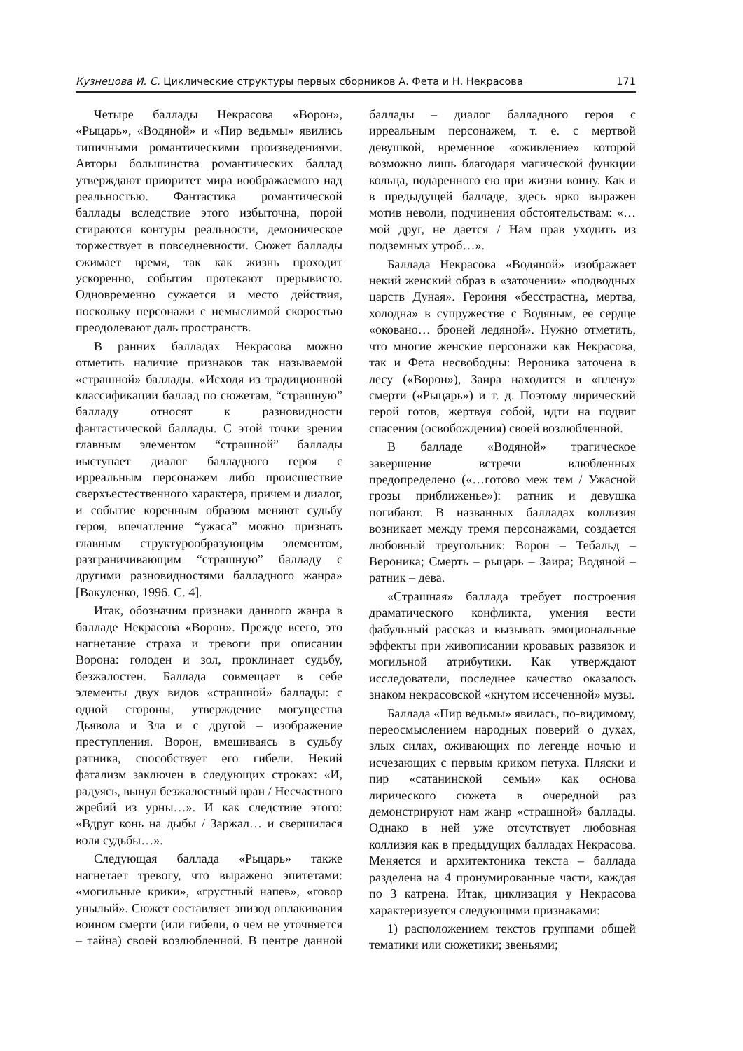Кузнецова И. С. Циклические структуры первых сборников А. Фета и Н. Некрасова 171
Четыре баллады Некрасова «Ворон», «Рыцарь», «Водяной» и «Пир ведьмы» явились типичными романтическими произведениями. Авторы большинства романтических баллад утверждают приоритет мира воображаемого над реальностью. Фантастика романтической баллады вследствие этого избыточна, порой стираются контуры реальности, демоническое торжествует в повседневности. Сюжет баллады сжимает время, так как жизнь проходит ускоренно, события протекают прерывисто. Одновременно сужается и место действия, поскольку персонажи с немыслимой скоростью преодолевают даль пространств.
В ранних балладах Некрасова можно отметить наличие признаков так называемой «страшной» баллады. «Исходя из традиционной классификации баллад по сюжетам, “страшную” балладу относят к разновидности фантастической баллады. С этой точки зрения главным элементом “страшной” баллады выступает диалог балладного героя с ирреальным персонажем либо происшествие сверхъестественного характера, причем и диалог, и событие коренным образом меняют судьбу героя, впечатление “ужаса” можно признать главным структурообразующим элементом, разграничивающим “страшную” балладу с другими разновидностями балладного жанра» [Вакуленко, 1996. С. 4].
Итак, обозначим признаки данного жанра в балладе Некрасова «Ворон». Прежде всего, это нагнетание страха и тревоги при описании Ворона: голоден и зол, проклинает судьбу, безжалостен. Баллада совмещает в себе элементы двух видов «страшной» баллады: с одной стороны, утверждение могущества Дьявола и Зла и с другой – изображение преступления. Ворон, вмешиваясь в судьбу ратника, способствует его гибели. Некий фатализм заключен в следующих строках: «И, радуясь, вынул безжалостный вран / Несчастного жребий из урны…». И как следствие этого: «Вдруг конь на дыбы / Заржал… и свершилася воля судьбы…».
Следующая баллада «Рыцарь» также нагнетает тревогу, что выражено эпитетами: «могильные крики», «грустный напев», «говор унылый». Сюжет составляет эпизод оплакивания воином смерти (или гибели, о чем не уточняется – тайна) своей возлюбленной. В центре данной баллады – диалог балладного героя с ирреальным персонажем, т. е. с мертвой девушкой, временное «оживление» которой возможно лишь благодаря магической функции кольца, подаренного ею при жизни воину. Как и в предыдущей балладе, здесь ярко выражен мотив неволи, подчинения обстоятельствам: «…мой друг, не дается / Нам прав уходить из подземных утроб…».
Баллада Некрасова «Водяной» изображает некий женский образ в «заточении» «подводных царств Дуная». Героиня «бесстрастна, мертва, холодна» в супружестве с Водяным, ее сердце «оковано… броней ледяной». Нужно отметить, что многие женские персонажи как Некрасова, так и Фета несвободны: Вероника заточена в лесу («Ворон»), Заира находится в «плену» смерти («Рыцарь») и т. д. Поэтому лирический герой готов, жертвуя собой, идти на подвиг спасения (освобождения) своей возлюбленной.
В балладе «Водяной» трагическое завершение встречи влюбленных предопределено («…готово меж тем / Ужасной грозы приближенье»): ратник и девушка погибают. В названных балладах коллизия возникает между тремя персонажами, создается любовный треугольник: Ворон – Тебальд – Вероника; Смерть – рыцарь – Заира; Водяной – ратник – дева.
«Страшная» баллада требует построения драматического конфликта, умения вести фабульный рассказ и вызывать эмоциональные эффекты при живописании кровавых развязок и могильной атрибутики. Как утверждают исследователи, последнее качество оказалось знаком некрасовской «кнутом иссеченной» музы.
Баллада «Пир ведьмы» явилась, по-видимому, переосмыслением народных поверий о духах, злых силах, оживающих по легенде ночью и исчезающих с первым криком петуха. Пляски и пир «сатанинской семьи» как основа лирического сюжета в очередной раз демонстрируют нам жанр «страшной» баллады. Однако в ней уже отсутствует любовная коллизия как в предыдущих балладах Некрасова. Меняется и архитектоника текста – баллада разделена на 4 пронумированные части, каждая по 3 катрена. Итак, циклизация у Некрасова характеризуется следующими признаками:
1) расположением текстов группами общей тематики или сюжетики; звеньями;